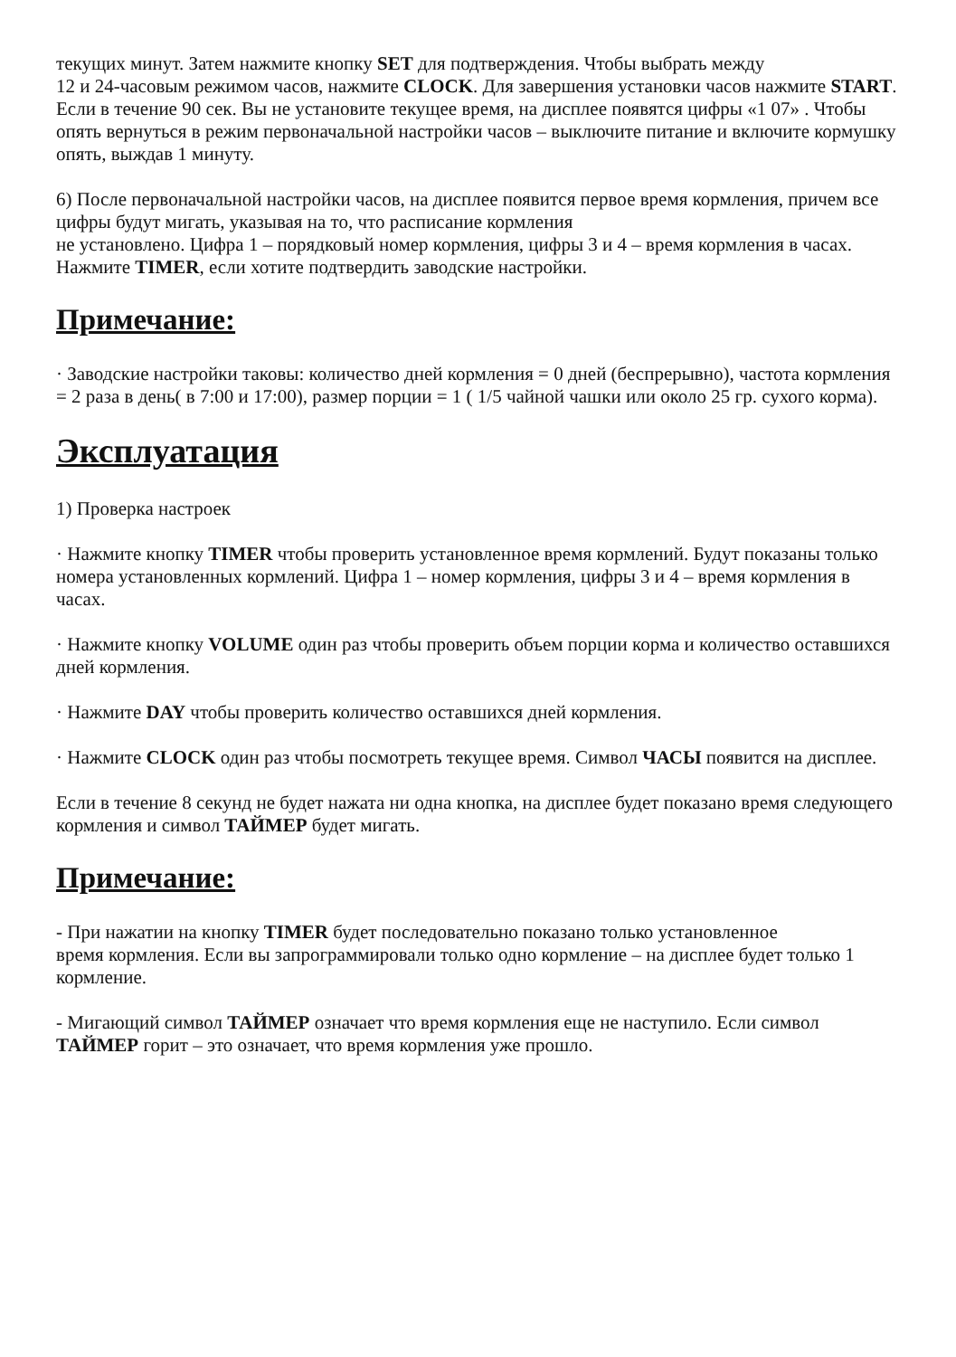текущих минут. Затем нажмите кнопку SET для подтверждения. Чтобы выбрать между
12 и 24-часовым режимом часов, нажмите CLOCK. Для завершения установки часов нажмите START. Если в течение 90 сек. Вы не установите текущее время, на дисплее появятся цифры «1 07» . Чтобы опять вернуться в режим первоначальной настройки часов – выключите питание и включите кормушку опять, выждав 1 минуту.
6) После первоначальной настройки часов, на дисплее появится первое время кормления, причем все цифры будут мигать, указывая на то, что расписание кормления
не установлено. Цифра 1 – порядковый номер кормления, цифры 3 и 4 – время кормления в часах. Нажмите TIMER, если хотите подтвердить заводские настройки.
Примечание:
· Заводские настройки таковы: количество дней кормления = 0 дней (беспрерывно), частота кормления = 2 раза в день( в 7:00 и 17:00), размер порции = 1 ( 1/5 чайной чашки или около 25 гр. сухого корма).
Эксплуатация
1) Проверка настроек
· Нажмите кнопку TIMER чтобы проверить установленное время кормлений. Будут показаны только номера установленных кормлений. Цифра 1 – номер кормления, цифры 3 и 4 – время кормления в часах.
· Нажмите кнопку VOLUME один раз чтобы проверить объем порции корма и количество оставшихся дней кормления.
· Нажмите DAY чтобы проверить количество оставшихся дней кормления.
· Нажмите CLOCK один раз чтобы посмотреть текущее время. Символ ЧАСЫ появится на дисплее.
Если в течение 8 секунд не будет нажата ни одна кнопка, на дисплее будет показано время следующего кормления и символ ТАЙМЕР будет мигать.
Примечание:
- При нажатии на кнопку TIMER будет последовательно показано только установленное
время кормления. Если вы запрограммировали только одно кормление – на дисплее будет только 1 кормление.
- Мигающий символ ТАЙМЕР означает что время кормления еще не наступило. Если символ ТАЙМЕР горит – это означает, что время кормления уже прошло.